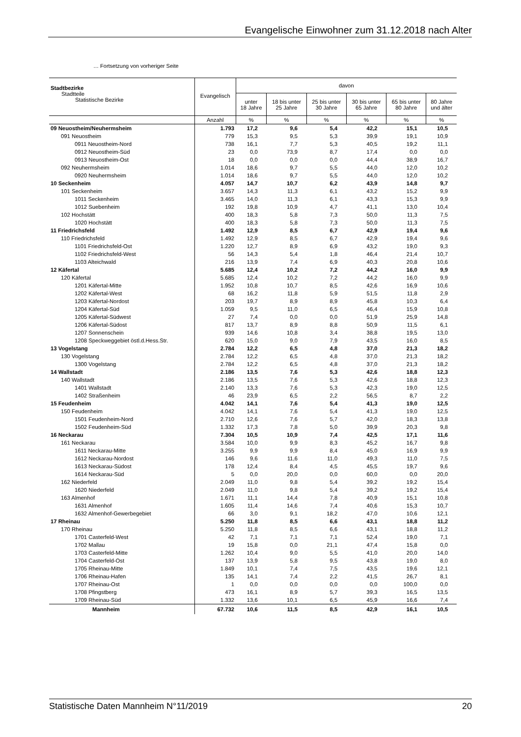Evangelische Einwohner zum 31.12.2018 nach Alter
… Fortsetzung von vorheriger Seite
| Stadtbezirke Stadtteile Statistische Bezirke | Evangelisch | davon | | | | | |
| --- | --- | --- | --- | --- | --- | --- | --- |
| | | unter 18 Jahre | 18 bis unter 25 Jahre | 25 bis unter 30 Jahre | 30 bis unter 65 Jahre | 65 bis unter 80 Jahre | 80 Jahre und älter |
| | Anzahl | % | % | % | % | % | % |
| 09 Neuostheim/Neuhermsheim | 1.793 | 17,2 | 9,6 | 5,4 | 42,2 | 15,1 | 10,5 |
| 091 Neuostheim | 779 | 15,3 | 9,5 | 5,3 | 39,9 | 19,1 | 10,9 |
| 0911 Neuostheim-Nord | 738 | 16,1 | 7,7 | 5,3 | 40,5 | 19,2 | 11,1 |
| 0912 Neuostheim-Süd | 23 | 0,0 | 73,9 | 8,7 | 17,4 | 0,0 | 0,0 |
| 0913 Neuostheim-Ost | 18 | 0,0 | 0,0 | 0,0 | 44,4 | 38,9 | 16,7 |
| 092 Neuhermsheim | 1.014 | 18,6 | 9,7 | 5,5 | 44,0 | 12,0 | 10,2 |
| 0920 Neuhermsheim | 1.014 | 18,6 | 9,7 | 5,5 | 44,0 | 12,0 | 10,2 |
| 10 Seckenheim | 4.057 | 14,7 | 10,7 | 6,2 | 43,9 | 14,8 | 9,7 |
| 101 Seckenheim | 3.657 | 14,3 | 11,3 | 6,1 | 43,2 | 15,2 | 9,9 |
| 1011 Seckenheim | 3.465 | 14,0 | 11,3 | 6,1 | 43,3 | 15,3 | 9,9 |
| 1012 Suebenheim | 192 | 19,8 | 10,9 | 4,7 | 41,1 | 13,0 | 10,4 |
| 102 Hochstätt | 400 | 18,3 | 5,8 | 7,3 | 50,0 | 11,3 | 7,5 |
| 1020 Hochstätt | 400 | 18,3 | 5,8 | 7,3 | 50,0 | 11,3 | 7,5 |
| 11 Friedrichsfeld | 1.492 | 12,9 | 8,5 | 6,7 | 42,9 | 19,4 | 9,6 |
| 110 Friedrichsfeld | 1.492 | 12,9 | 8,5 | 6,7 | 42,9 | 19,4 | 9,6 |
| 1101 Friedrichsfeld-Ost | 1.220 | 12,7 | 8,9 | 6,9 | 43,2 | 19,0 | 9,3 |
| 1102 Friedrichsfeld-West | 56 | 14,3 | 5,4 | 1,8 | 46,4 | 21,4 | 10,7 |
| 1103 Alteichwald | 216 | 13,9 | 7,4 | 6,9 | 40,3 | 20,8 | 10,6 |
| 12 Käfertal | 5.685 | 12,4 | 10,2 | 7,2 | 44,2 | 16,0 | 9,9 |
| 120 Käfertal | 5.685 | 12,4 | 10,2 | 7,2 | 44,2 | 16,0 | 9,9 |
| 1201 Käfertal-Mitte | 1.952 | 10,8 | 10,7 | 8,5 | 42,6 | 16,9 | 10,6 |
| 1202 Käfertal-West | 68 | 16,2 | 11,8 | 5,9 | 51,5 | 11,8 | 2,9 |
| 1203 Käfertal-Nordost | 203 | 19,7 | 8,9 | 8,9 | 45,8 | 10,3 | 6,4 |
| 1204 Käfertal-Süd | 1.059 | 9,5 | 11,0 | 6,5 | 46,4 | 15,9 | 10,8 |
| 1205 Käfertal-Südwest | 27 | 7,4 | 0,0 | 0,0 | 51,9 | 25,9 | 14,8 |
| 1206 Käfertal-Südost | 817 | 13,7 | 8,9 | 8,8 | 50,9 | 11,5 | 6,1 |
| 1207 Sonnenschein | 939 | 14,6 | 10,8 | 3,4 | 38,8 | 19,5 | 13,0 |
| 1208 Speckweggebiet östl.d.Hess.Str. | 620 | 15,0 | 9,0 | 7,9 | 43,5 | 16,0 | 8,5 |
| 13 Vogelstang | 2.784 | 12,2 | 6,5 | 4,8 | 37,0 | 21,3 | 18,2 |
| 130 Vogelstang | 2.784 | 12,2 | 6,5 | 4,8 | 37,0 | 21,3 | 18,2 |
| 1300 Vogelstang | 2.784 | 12,2 | 6,5 | 4,8 | 37,0 | 21,3 | 18,2 |
| 14 Wallstadt | 2.186 | 13,5 | 7,6 | 5,3 | 42,6 | 18,8 | 12,3 |
| 140 Wallstadt | 2.186 | 13,5 | 7,6 | 5,3 | 42,6 | 18,8 | 12,3 |
| 1401 Wallstadt | 2.140 | 13,3 | 7,6 | 5,3 | 42,3 | 19,0 | 12,5 |
| 1402 Straßenheim | 46 | 23,9 | 6,5 | 2,2 | 56,5 | 8,7 | 2,2 |
| 15 Feudenheim | 4.042 | 14,1 | 7,6 | 5,4 | 41,3 | 19,0 | 12,5 |
| 150 Feudenheim | 4.042 | 14,1 | 7,6 | 5,4 | 41,3 | 19,0 | 12,5 |
| 1501 Feudenheim-Nord | 2.710 | 12,6 | 7,6 | 5,7 | 42,0 | 18,3 | 13,8 |
| 1502 Feudenheim-Süd | 1.332 | 17,3 | 7,8 | 5,0 | 39,9 | 20,3 | 9,8 |
| 16 Neckarau | 7.304 | 10,5 | 10,9 | 7,4 | 42,5 | 17,1 | 11,6 |
| 161 Neckarau | 3.584 | 10,0 | 9,9 | 8,3 | 45,2 | 16,7 | 9,8 |
| 1611 Neckarau-Mitte | 3.255 | 9,9 | 9,9 | 8,4 | 45,0 | 16,9 | 9,9 |
| 1612 Neckarau-Nordost | 146 | 9,6 | 11,6 | 11,0 | 49,3 | 11,0 | 7,5 |
| 1613 Neckarau-Südost | 178 | 12,4 | 8,4 | 4,5 | 45,5 | 19,7 | 9,6 |
| 1614 Neckarau-Süd | 5 | 0,0 | 20,0 | 0,0 | 60,0 | 0,0 | 20,0 |
| 162 Niederfeld | 2.049 | 11,0 | 9,8 | 5,4 | 39,2 | 19,2 | 15,4 |
| 1620 Niederfeld | 2.049 | 11,0 | 9,8 | 5,4 | 39,2 | 19,2 | 15,4 |
| 163 Almenhof | 1.671 | 11,1 | 14,4 | 7,8 | 40,9 | 15,1 | 10,8 |
| 1631 Almenhof | 1.605 | 11,4 | 14,6 | 7,4 | 40,6 | 15,3 | 10,7 |
| 1632 Almenhof-Gewerbegebiet | 66 | 3,0 | 9,1 | 18,2 | 47,0 | 10,6 | 12,1 |
| 17 Rheinau | 5.250 | 11,8 | 8,5 | 6,6 | 43,1 | 18,8 | 11,2 |
| 170 Rheinau | 5.250 | 11,8 | 8,5 | 6,6 | 43,1 | 18,8 | 11,2 |
| 1701 Casterfeld-West | 42 | 7,1 | 7,1 | 7,1 | 52,4 | 19,0 | 7,1 |
| 1702 Mallau | 19 | 15,8 | 0,0 | 21,1 | 47,4 | 15,8 | 0,0 |
| 1703 Casterfeld-Mitte | 1.262 | 10,4 | 9,0 | 5,5 | 41,0 | 20,0 | 14,0 |
| 1704 Casterfeld-Ost | 137 | 13,9 | 5,8 | 9,5 | 43,8 | 19,0 | 8,0 |
| 1705 Rheinau-Mitte | 1.849 | 10,1 | 7,4 | 7,5 | 43,5 | 19,6 | 12,1 |
| 1706 Rheinau-Hafen | 135 | 14,1 | 7,4 | 2,2 | 41,5 | 26,7 | 8,1 |
| 1707 Rheinau-Ost | 1 | 0,0 | 0,0 | 0,0 | 0,0 | 100,0 | 0,0 |
| 1708 Pfingstberg | 473 | 16,1 | 8,9 | 5,7 | 39,3 | 16,5 | 13,5 |
| 1709 Rheinau-Süd | 1.332 | 13,6 | 10,1 | 6,5 | 45,9 | 16,6 | 7,4 |
| Mannheim | 67.732 | 10,6 | 11,5 | 8,5 | 42,9 | 16,1 | 10,5 |
Statistische Daten Mannheim N°11/2019 20